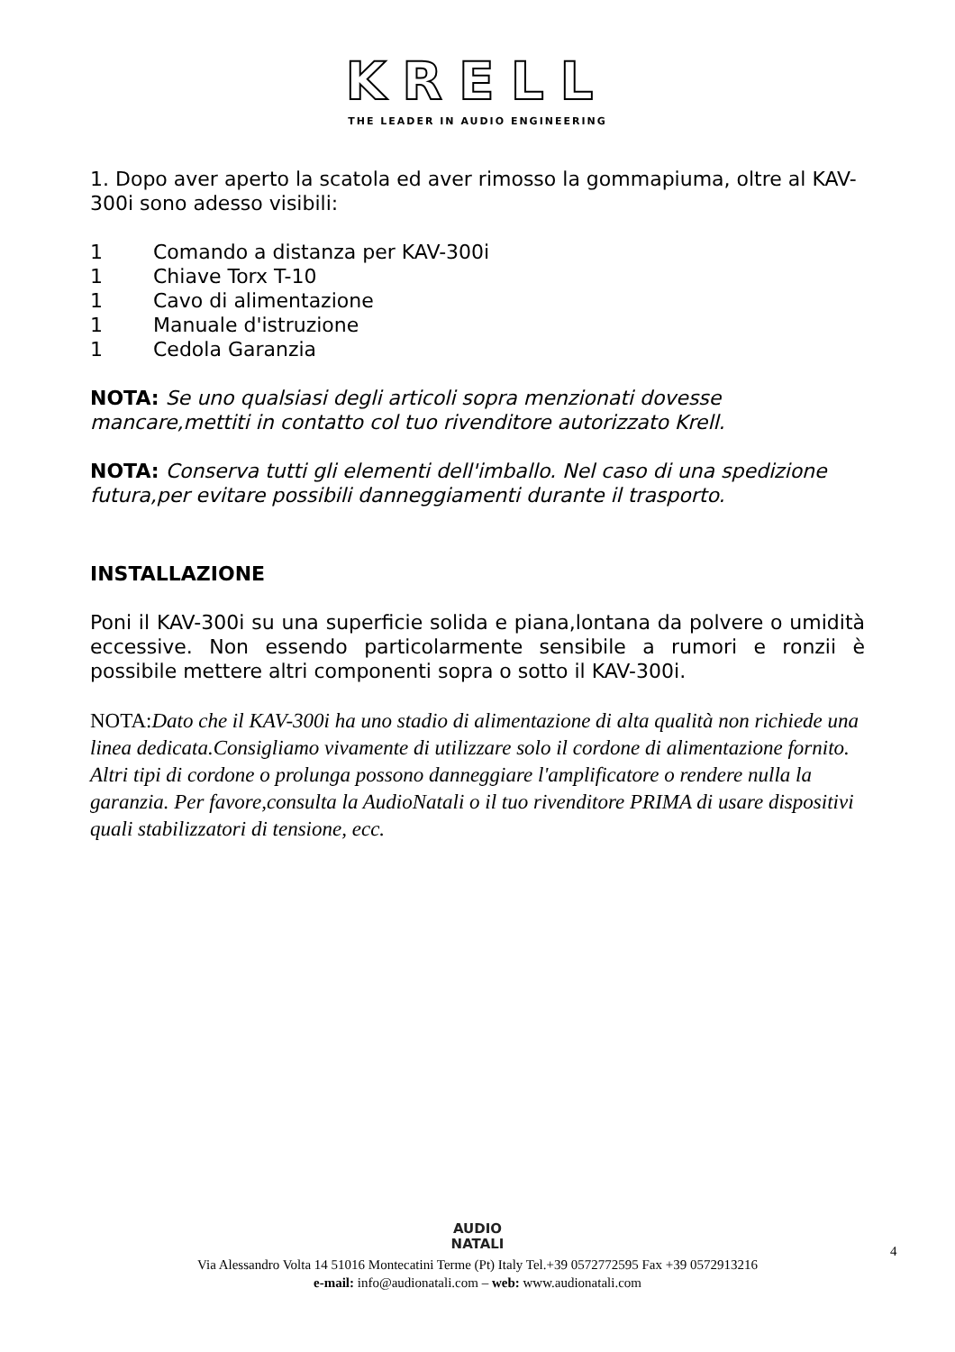KRELL
THE LEADER IN AUDIO ENGINEERING
1. Dopo aver aperto la scatola ed aver rimosso la gommapiuma, oltre al KAV-300i sono adesso visibili:
1 Comando a distanza per KAV-300i
1 Chiave Torx T-10
1 Cavo di alimentazione
1 Manuale d'istruzione
1 Cedola Garanzia
NOTA: Se uno qualsiasi degli articoli sopra menzionati dovesse mancare,mettiti in contatto col tuo rivenditore autorizzato Krell.
NOTA: Conserva tutti gli elementi dell'imballo. Nel caso di una spedizione futura,per evitare possibili danneggiamenti durante il trasporto.
INSTALLAZIONE
Poni il KAV-300i su una superficie solida e piana,lontana da polvere o umidità eccessive. Non essendo particolarmente sensibile a rumori e ronzii è possibile mettere altri componenti sopra o sotto il KAV-300i.
NOTA:Dato che il KAV-300i ha uno stadio di alimentazione di alta qualità non richiede una linea dedicata.Consigliamo vivamente di utilizzare solo il cordone di alimentazione fornito. Altri tipi di cordone o prolunga possono danneggiare l'amplificatore o rendere nulla la garanzia. Per favore,consulta la AudioNatali o il tuo rivenditore PRIMA di usare dispositivi quali stabilizzatori di tensione, ecc.
4
AUDIO
NATALI
Via Alessandro Volta 14 51016 Montecatini Terme (Pt) Italy Tel.+39 0572772595 Fax +39 0572913216
e-mail: info@audionatali.com – web: www.audionatali.com